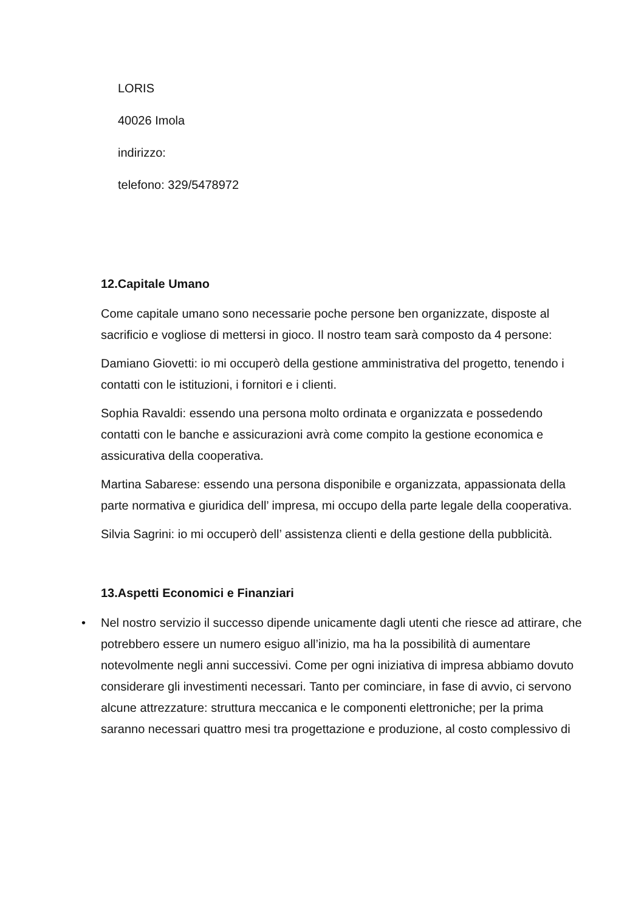LORIS
40026 Imola
indirizzo:
telefono: 329/5478972
12.Capitale Umano
Come capitale umano sono necessarie poche persone ben organizzate, disposte al sacrificio e vogliose di mettersi in gioco. Il nostro team sarà composto da 4 persone:
Damiano Giovetti: io mi occuperò della gestione amministrativa del progetto, tenendo i contatti con le istituzioni, i fornitori e i clienti.
Sophia Ravaldi: essendo una persona molto ordinata e organizzata e possedendo contatti con le banche e assicurazioni avrà come compito la gestione economica e assicurativa della cooperativa.
Martina Sabarese: essendo una persona disponibile e organizzata, appassionata della parte normativa e giuridica dell’ impresa, mi occupo della parte legale della cooperativa.
Silvia Sagrini: io mi occuperò dell’ assistenza clienti e della gestione della pubblicità.
13.Aspetti Economici e Finanziari
• Nel nostro servizio il successo dipende unicamente dagli utenti che riesce ad attirare, che potrebbero essere un numero esiguo all’inizio, ma ha la possibilità di aumentare notevolmente negli anni successivi. Come per ogni iniziativa di impresa abbiamo dovuto considerare gli investimenti necessari. Tanto per cominciare, in fase di avvio, ci servono alcune attrezzature: struttura meccanica e le componenti elettroniche; per la prima saranno necessari quattro mesi tra progettazione e produzione, al costo complessivo di